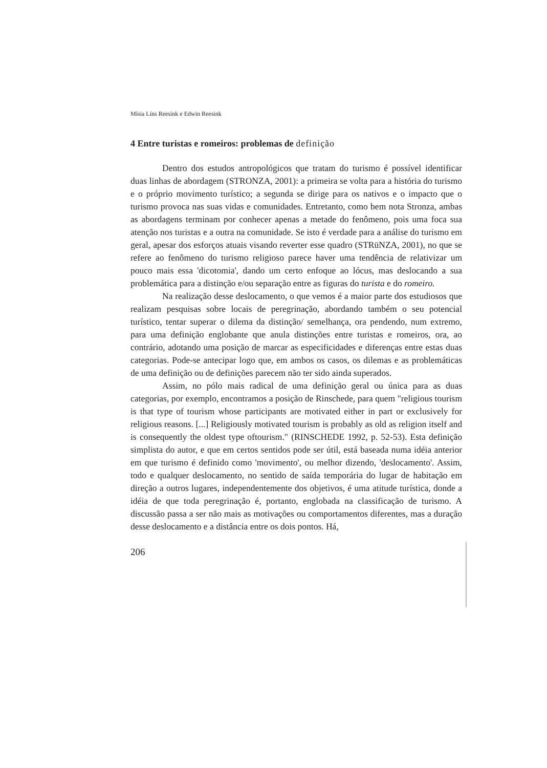Mísia Líns Reesink e Edwin Reesink
4 Entre turistas e romeiros: problemas de definição
Dentro dos estudos antropológicos que tratam do turismo é possível identificar duas linhas de abordagem (STRONZA, 2001): a primeira se volta para a história do turismo e o próprio movimento turístico; a segunda se dirige para os nativos e o impacto que o turismo provoca nas suas vidas e comunidades. Entretanto, como bem nota Stronza, ambas as abordagens terminam por conhecer apenas a metade do fenômeno, pois uma foca sua atenção nos turistas e a outra na comunidade. Se isto é verdade para a análise do turismo em geral, apesar dos esforços atuais visando reverter esse quadro (STRüNZA, 2001), no que se refere ao fenômeno do turismo religioso parece haver uma tendência de relativizar um pouco mais essa 'dicotomia', dando um certo enfoque ao lócus, mas deslocando a sua problemática para a distinção e/ou separação entre as figuras do turista e do romeiro.
Na realização desse deslocamento, o que vemos é a maior parte dos estudiosos que realizam pesquisas sobre locais de peregrinação, abordando também o seu potencial turístico, tentar superar o dilema da distinção/ semelhança, ora pendendo, num extremo, para uma definição englobante que anula distinções entre turistas e romeiros, ora, ao contrário, adotando uma posição de marcar as especificidades e diferenças entre estas duas categorias. Pode-se antecipar logo que, em ambos os casos, os dilemas e as problemáticas de uma definição ou de definições parecem não ter sido ainda superados.
Assim, no pólo mais radical de uma definição geral ou única para as duas categorias, por exemplo, encontramos a posição de Rinschede, para quem "religious tourism is that type of tourism whose participants are motivated either in part or exclusively for religious reasons. [...] Religiously motivated tourism is probably as old as religion itself and is consequently the oldest type oftourism." (RINSCHEDE 1992, p. 52-53). Esta definição simplista do autor, e que em certos sentidos pode ser útil, está baseada numa idéia anterior em que turismo é definido como 'movimento', ou melhor dizendo, 'deslocamento'. Assim, todo e qualquer deslocamento, no sentido de saída temporária do lugar de habitação em direção a outros lugares, independentemente dos objetivos, é uma atitude turística, donde a idéia de que toda peregrinação é, portanto, englobada na classificação de turismo. A discussão passa a ser não mais as motivações ou comportamentos diferentes, mas a duração desse deslocamento e a distância entre os dois pontos. Há,
206